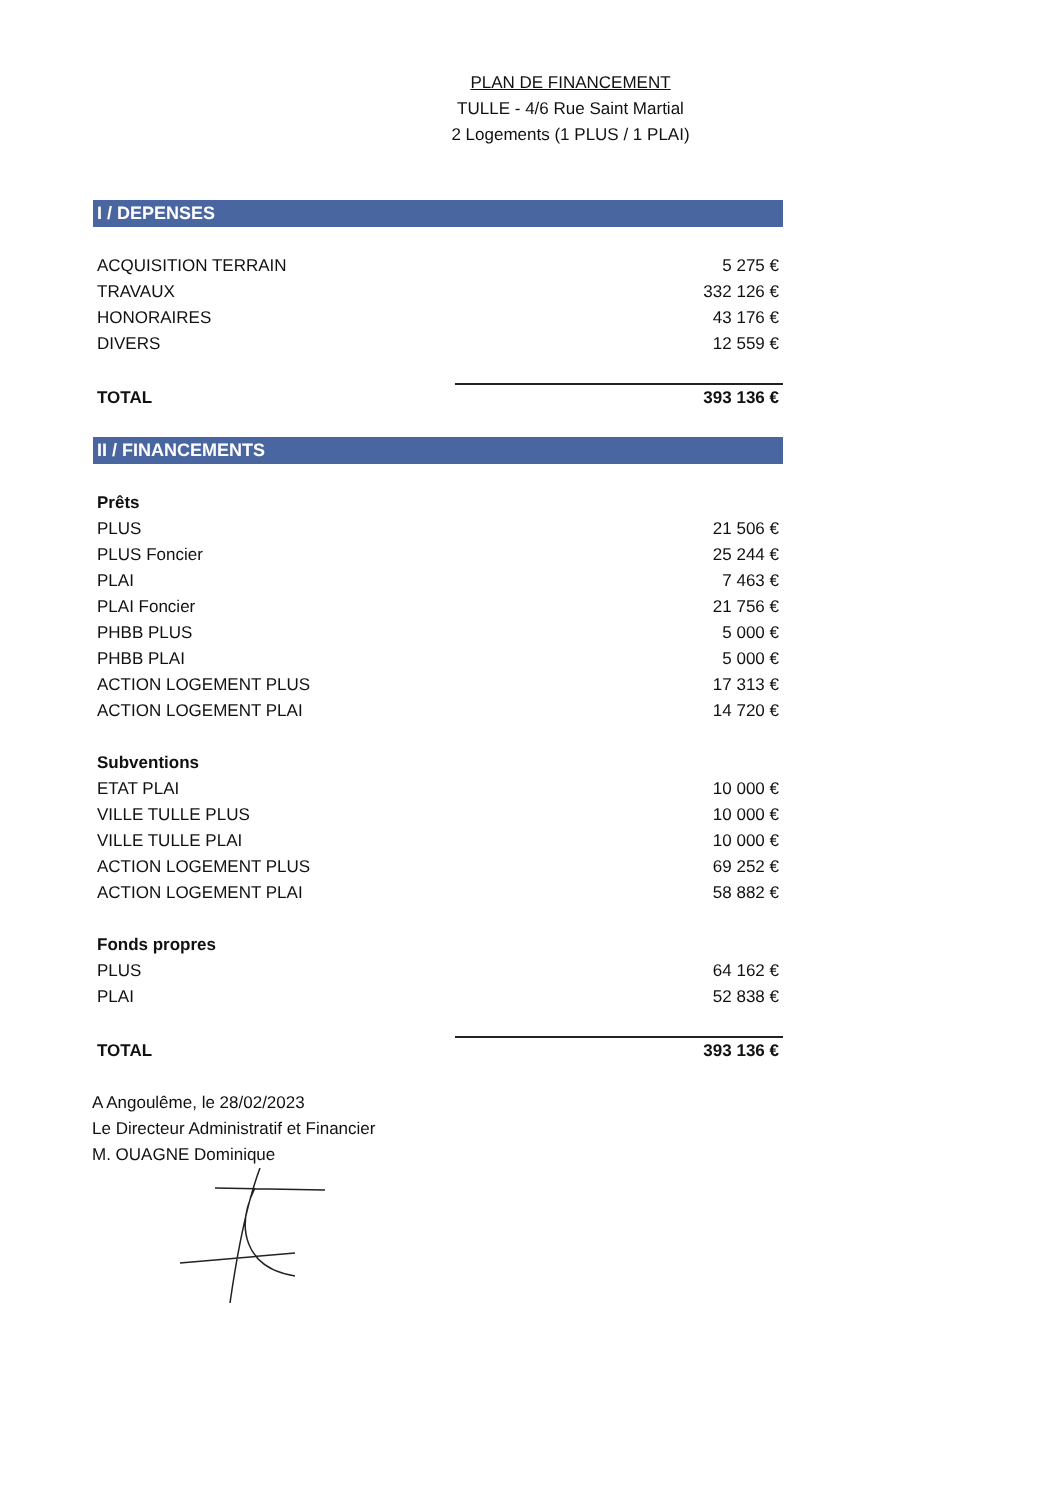PLAN DE FINANCEMENT
TULLE - 4/6 Rue Saint Martial
2 Logements (1 PLUS / 1 PLAI)
I / DEPENSES
| ACQUISITION TERRAIN | 5 275 € |
| TRAVAUX | 332 126 € |
| HONORAIRES | 43 176 € |
| DIVERS | 12 559 € |
| TOTAL | 393 136 € |
II / FINANCEMENTS
| Prêts | |
| PLUS | 21 506 € |
| PLUS Foncier | 25 244 € |
| PLAI | 7 463 € |
| PLAI Foncier | 21 756 € |
| PHBB PLUS | 5 000 € |
| PHBB PLAI | 5 000 € |
| ACTION LOGEMENT PLUS | 17 313 € |
| ACTION LOGEMENT PLAI | 14 720 € |
| Subventions | |
| ETAT PLAI | 10 000 € |
| VILLE TULLE PLUS | 10 000 € |
| VILLE TULLE PLAI | 10 000 € |
| ACTION LOGEMENT PLUS | 69 252 € |
| ACTION LOGEMENT PLAI | 58 882 € |
| Fonds propres | |
| PLUS | 64 162 € |
| PLAI | 52 838 € |
| TOTAL | 393 136 € |
A Angoulême, le 28/02/2023
Le Directeur Administratif et Financier
M. OUAGNE Dominique